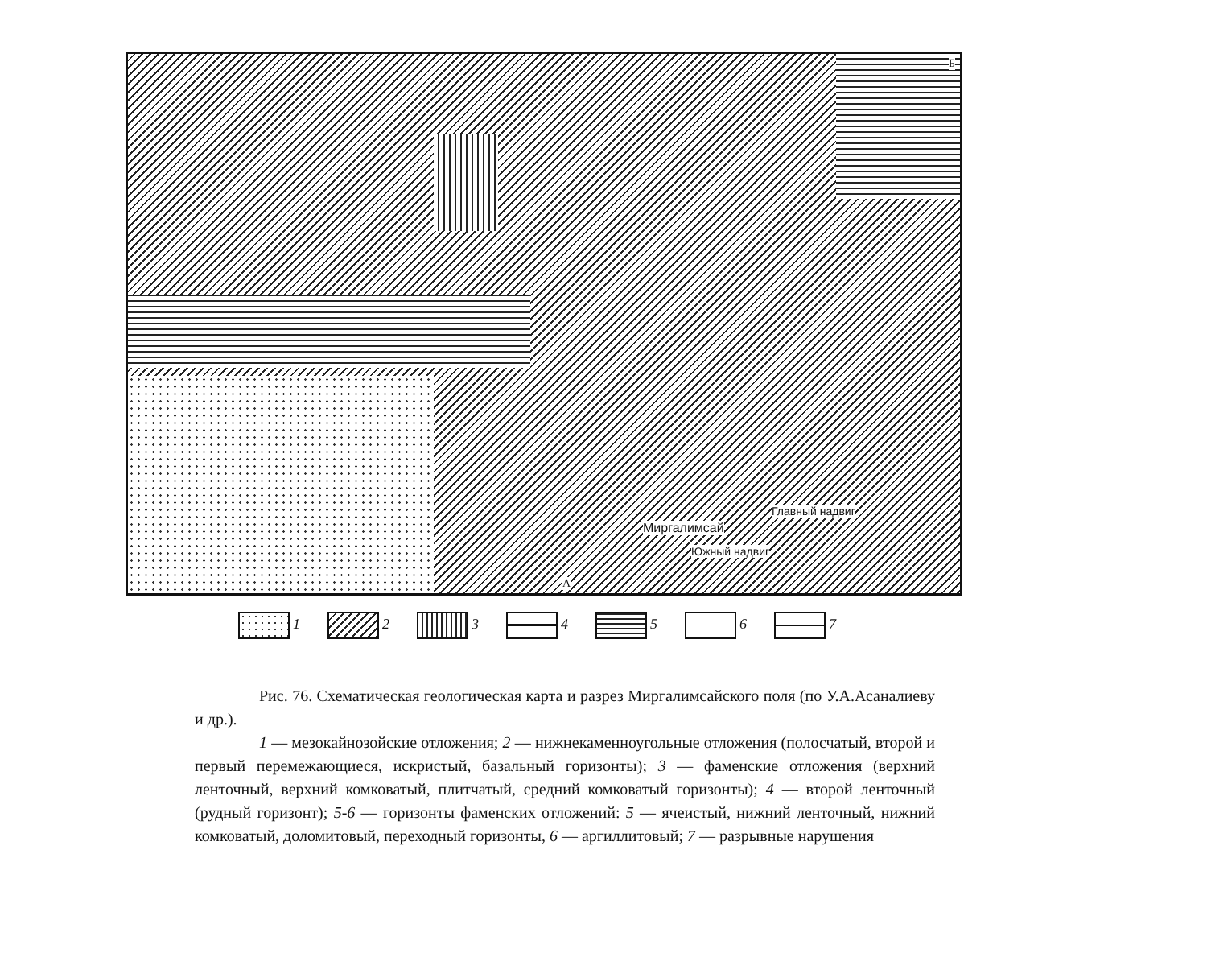Миргалимсай
Южный надвиг
Главный надвиг
Б
А
1 2 3 4 5 6 7
Рис. 76. Схематическая геологическая карта и разрез Миргалимсайского поля (по У.А.Асаналиеву и др.).
1 — мезокайнозойские отложения; 2 — нижнекаменноугольные отложения (полосчатый, второй и первый перемежающиеся, искристый, базальный горизонты); 3 — фаменские отложения (верхний ленточный, верхний комковатый, плитчатый, средний комковатый горизонты); 4 — второй ленточный (рудный горизонт); 5-6 — горизонты фаменских отложений: 5 — ячеистый, нижний ленточный, нижний комковатый, доломитовый, переходный горизонты, 6 — аргиллитовый; 7 — разрывные нарушения